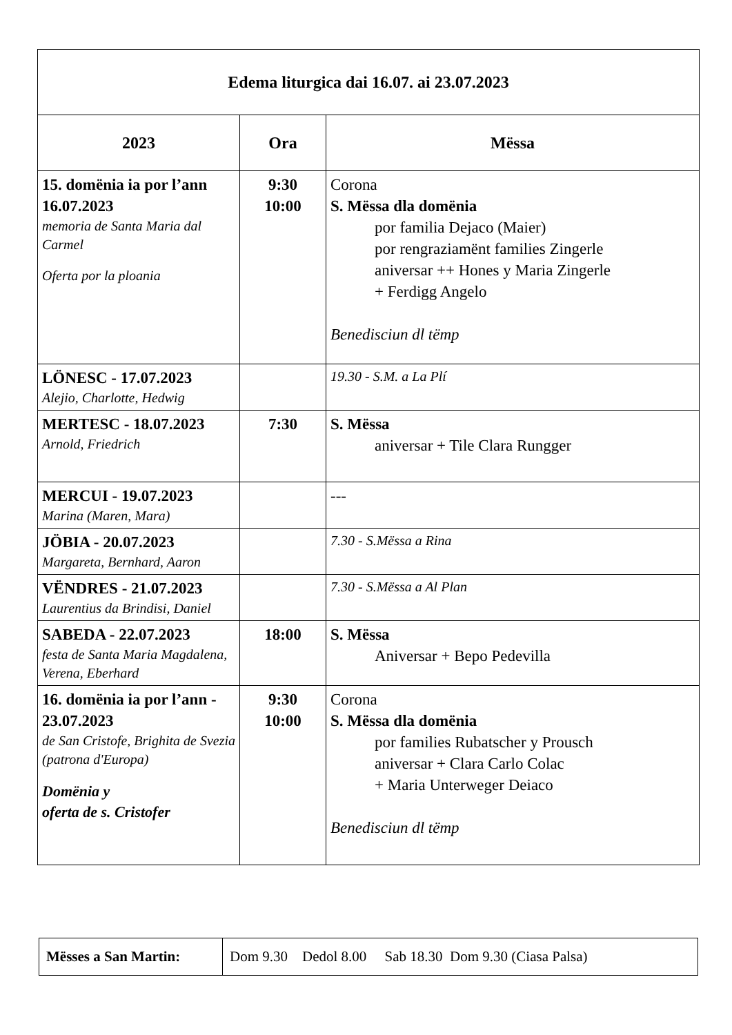| Edema liturgica dai 16.07. ai 23.07.2023 | | |
| 2023 | Ora | Mëssa |
| 15. domënia ia por l’ann 16.07.2023 memoria de Santa Maria dal Carmel Oferta por la ploania | 9:30 10:00 | Corona S. Mëssa dla domënia por familia Dejaco (Maier) por rengraziamënt families Zingerle aniversar ++ Hones y Maria Zingerle + Ferdigg Angelo Benedisciun dl tëmp |
| LÖNESC - 17.07.2023 Alejio, Charlotte, Hedwig | | 19.30 - S.M. a La Plí |
| MERTESC - 18.07.2023 Arnold, Friedrich | 7:30 | S. Mëssa aniversar + Tile Clara Rungger |
| MERCUI - 19.07.2023 Marina (Maren, Mara) | | --- |
| JÖBIA - 20.07.2023 Margareta, Bernhard, Aaron | | 7.30 - S.Mëssa a Rina |
| VËNDRES - 21.07.2023 Laurentius da Brindisi, Daniel | | 7.30 - S.Mëssa a Al Plan |
| SABEDA - 22.07.2023 festa de Santa Maria Magdalena, Verena, Eberhard | 18:00 | S. Mëssa Aniversar + Bepo Pedevilla |
| 16. domënia ia por l’ann - 23.07.2023 de San Cristofe, Brighita de Svezia (patrona d'Europa) Domënia y oferta de s. Cristofer | 9:30 10:00 | Corona S. Mëssa dla domënia por families Rubatscher y Prousch aniversar + Clara Carlo Colac + Maria Unterweger Deiaco Benedisciun dl tëmp |
| Mësses a San Martin: | Dom 9.30 Dedol 8.00 Sab 18.30 Dom 9.30 (Ciasa Palsa) |